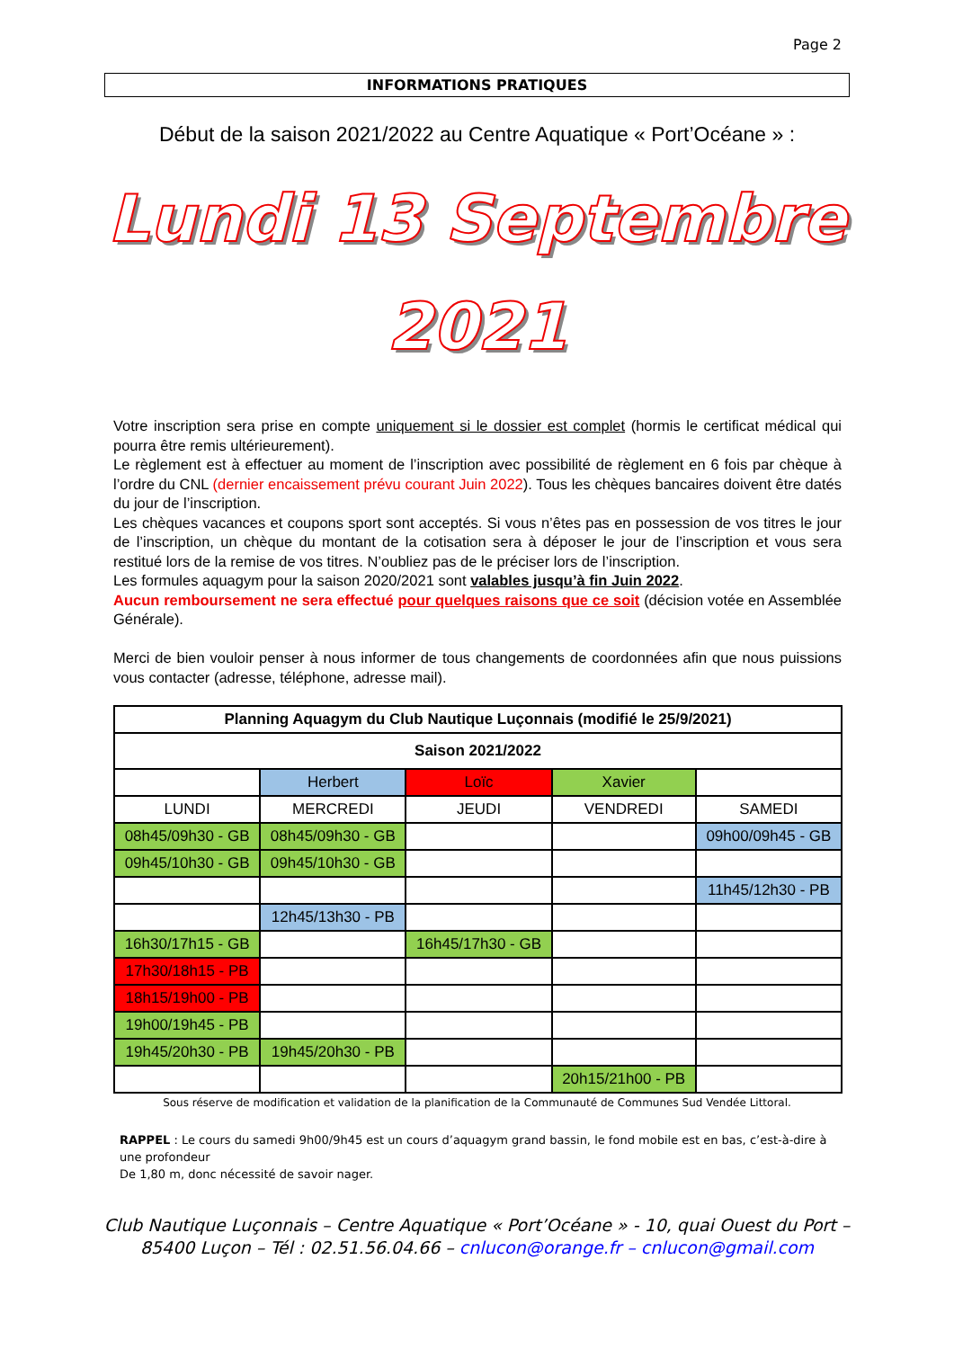Page 2
INFORMATIONS PRATIQUES
Début de la saison 2021/2022 au Centre Aquatique « Port’Océane » :
Lundi 13 Septembre
2021
Votre inscription sera prise en compte uniquement si le dossier est complet (hormis le certificat médical qui pourra être remis ultérieurement).
Le règlement est à effectuer au moment de l’inscription avec possibilité de règlement en 6 fois par chèque à l’ordre du CNL (dernier encaissement prévu courant Juin 2022). Tous les chèques bancaires doivent être datés du jour de l’inscription.
Les chèques vacances et coupons sport sont acceptés. Si vous n’êtes pas en possession de vos titres le jour de l’inscription, un chèque du montant de la cotisation sera à déposer le jour de l’inscription et vous sera restitué lors de la remise de vos titres. N’oubliez pas de le préciser lors de l’inscription.
Les formules aquagym pour la saison 2020/2021 sont valables jusqu’à fin Juin 2022.
Aucun remboursement ne sera effectué pour quelques raisons que ce soit (décision votée en Assemblée Générale).
Merci de bien vouloir penser à nous informer de tous changements de coordonnées afin que nous puissions vous contacter (adresse, téléphone, adresse mail).
| Planning Aquagym du Club Nautique Luçonnais (modifié le 25/9/2021) | | | | |
| --- | --- | --- | --- | --- |
| Saison 2021/2022 | | | | |
| | Herbert | Loïc | Xavier | |
| LUNDI | MERCREDI | JEUDI | VENDREDI | SAMEDI |
| 08h45/09h30 - GB | 08h45/09h30 - GB | | | 09h00/09h45 - GB |
| 09h45/10h30 - GB | 09h45/10h30 - GB | | | |
| | | | | 11h45/12h30 - PB |
| | 12h45/13h30 - PB | | | |
| 16h30/17h15 - GB | | 16h45/17h30 - GB | | |
| 17h30/18h15 - PB | | | | |
| 18h15/19h00 - PB | | | | |
| 19h00/19h45 - PB | | | | |
| 19h45/20h30 - PB | 19h45/20h30 - PB | | | |
| | | | 20h15/21h00 - PB | |
Sous réserve de modification et validation de la planification de la Communauté de Communes Sud Vendée Littoral.
RAPPEL : Le cours du samedi 9h00/9h45 est un cours d’aquagym grand bassin, le fond mobile est en bas, c’est-à-dire à une profondeur
De 1,80 m, donc nécessité de savoir nager.
Club Nautique Luçonnais – Centre Aquatique « Port’Océane » - 10, quai Ouest du Port –
85400 Luçon – Tél : 02.51.56.04.66 – cnlucon@orange.fr – cnlucon@gmail.com